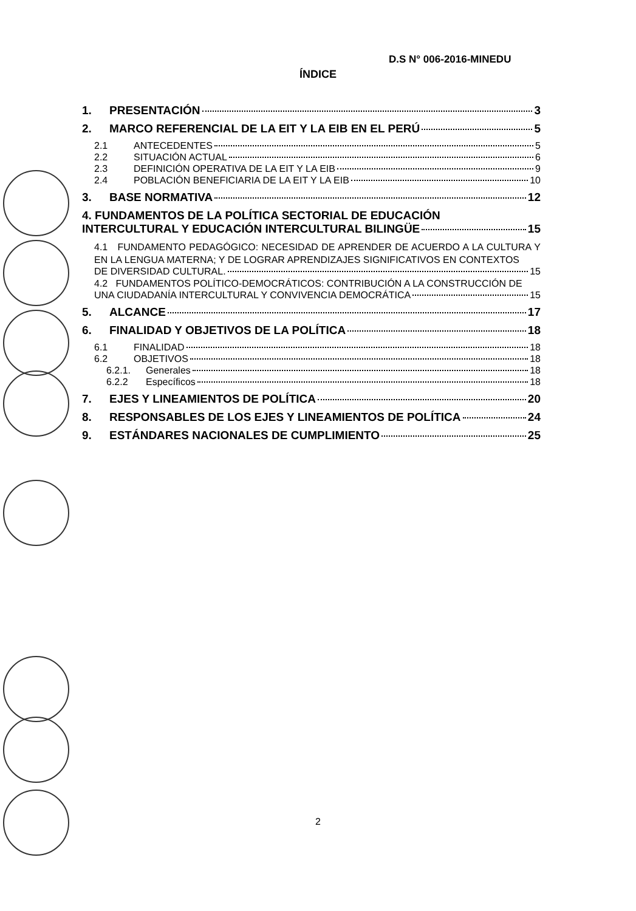D.S N° 006-2016-MINEDU
ÍNDICE
1. PRESENTACIÓN 3
2. MARCO REFERENCIAL DE LA EIT Y LA EIB EN EL PERÚ 5
2.1 ANTECEDENTES 5
2.2 SITUACIÓN ACTUAL 6
2.3 DEFINICIÓN OPERATIVA DE LA EIT Y LA EIB 9
2.4 POBLACIÓN BENEFICIARIA DE LA EIT Y LA EIB 10
3. BASE NORMATIVA 12
4. FUNDAMENTOS DE LA POLÍTICA SECTORIAL DE EDUCACIÓN
INTERCULTURAL Y EDUCACIÓN INTERCULTURAL BILINGÜE 15
4.1 FUNDAMENTO PEDAGÓGICO: NECESIDAD DE APRENDER DE ACUERDO A LA CULTURA Y EN LA LENGUA MATERNA; Y DE LOGRAR APRENDIZAJES SIGNIFICATIVOS EN CONTEXTOS
DE DIVERSIDAD CULTURAL. 15
4.2 FUNDAMENTOS POLÍTICO-DEMOCRÁTICOS: CONTRIBUCIÓN A LA CONSTRUCCIÓN DE
UNA CIUDADANÍA INTERCULTURAL Y CONVIVENCIA DEMOCRÁTICA 15
5. ALCANCE 17
6. FINALIDAD Y OBJETIVOS DE LA POLÍTICA 18
6.1 FINALIDAD 18
6.2 OBJETIVOS 18
6.2.1. Generales 18
6.2.2 Específicos 18
7. EJES Y LINEAMIENTOS DE POLÍTICA 20
8. RESPONSABLES DE LOS EJES Y LINEAMIENTOS DE POLÍTICA 24
9. ESTÁNDARES NACIONALES DE CUMPLIMIENTO 25
2